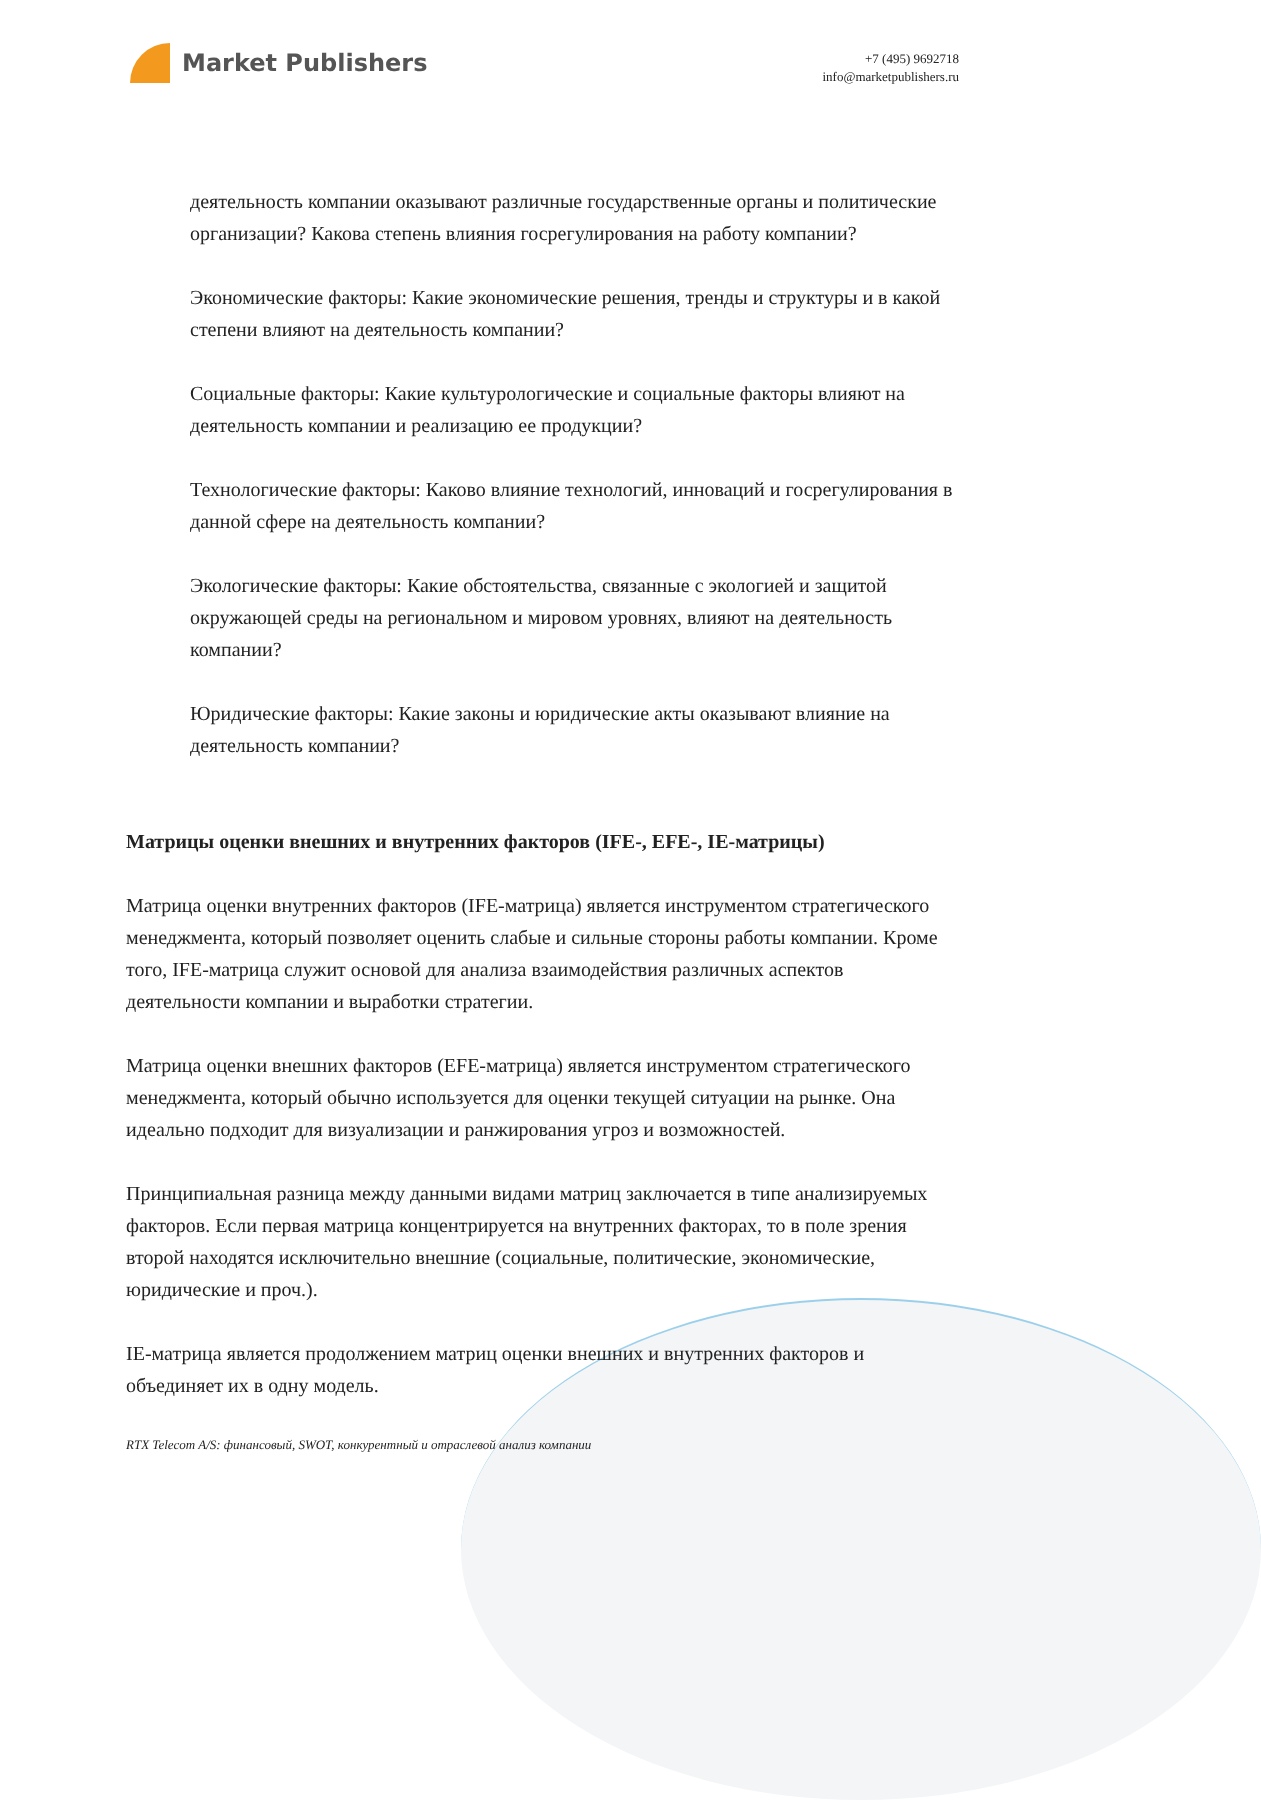Market Publishers
+7 (495) 9692718
info@marketpublishers.ru
деятельность компании оказывают различные государственные органы и политические организации? Какова степень влияния госрегулирования на работу компании?
Экономические факторы: Какие экономические решения, тренды и структуры и в какой степени влияют на деятельность компании?
Социальные факторы: Какие культурологические и социальные факторы влияют на деятельность компании и реализацию ее продукции?
Технологические факторы: Каково влияние технологий, инноваций и госрегулирования в данной сфере на деятельность компании?
Экологические факторы: Какие обстоятельства, связанные с экологией и защитой окружающей среды на региональном и мировом уровнях, влияют на деятельность компании?
Юридические факторы: Какие законы и юридические акты оказывают влияние на деятельность компании?
Матрицы оценки внешних и внутренних факторов (IFE-, EFE-, IE-матрицы)
Матрица оценки внутренних факторов (IFE-матрица) является инструментом стратегического менеджмента, который позволяет оценить слабые и сильные стороны работы компании. Кроме того, IFE-матрица служит основой для анализа взаимодействия различных аспектов деятельности компании и выработки стратегии.
Матрица оценки внешних факторов (EFE-матрица) является инструментом стратегического менеджмента, который обычно используется для оценки текущей ситуации на рынке. Она идеально подходит для визуализации и ранжирования угроз и возможностей.
Принципиальная разница между данными видами матриц заключается в типе анализируемых факторов. Если первая матрица концентрируется на внутренних факторах, то в поле зрения второй находятся исключительно внешние (социальные, политические, экономические, юридические и проч.).
IE-матрица является продолжением матриц оценки внешних и внутренних факторов и объединяет их в одну модель.
RTX Telecom A/S: финансовый, SWOT, конкурентный и отраслевой анализ компании